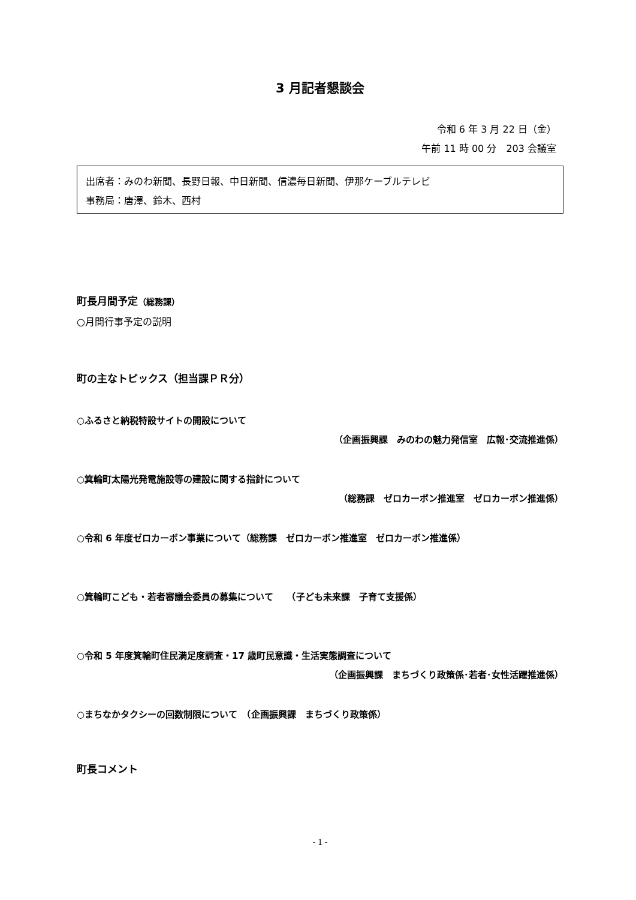3 月記者懇談会
令和 6 年 3 月 22 日（金）
午前 11 時 00 分　203 会議室
出席者：みのわ新聞、長野日報、中日新聞、信濃毎日新聞、伊那ケーブルテレビ
事務局：唐澤、鈴木、西村
町長月間予定（総務課）
○月間行事予定の説明
町の主なトピックス（担当課ＰＲ分）
○ふるさと納税特設サイトの開設について
（企画振興課　みのわの魅力発信室　広報･交流推進係）
○箕輪町太陽光発電施設等の建設に関する指針について
（総務課　ゼロカーボン推進室　ゼロカーボン推進係）
○令和 6 年度ゼロカーボン事業について（総務課　ゼロカーボン推進室　ゼロカーボン推進係）
○箕輪町こども・若者審議会委員の募集について　　（子ども未来課　子育て支援係）
○令和 5 年度箕輪町住民満足度調査・17 歳町民意識・生活実態調査について
（企画振興課　まちづくり政策係･若者･女性活躍推進係）
○まちなかタクシーの回数制限について　（企画振興課　まちづくり政策係）
町長コメント
- 1 -